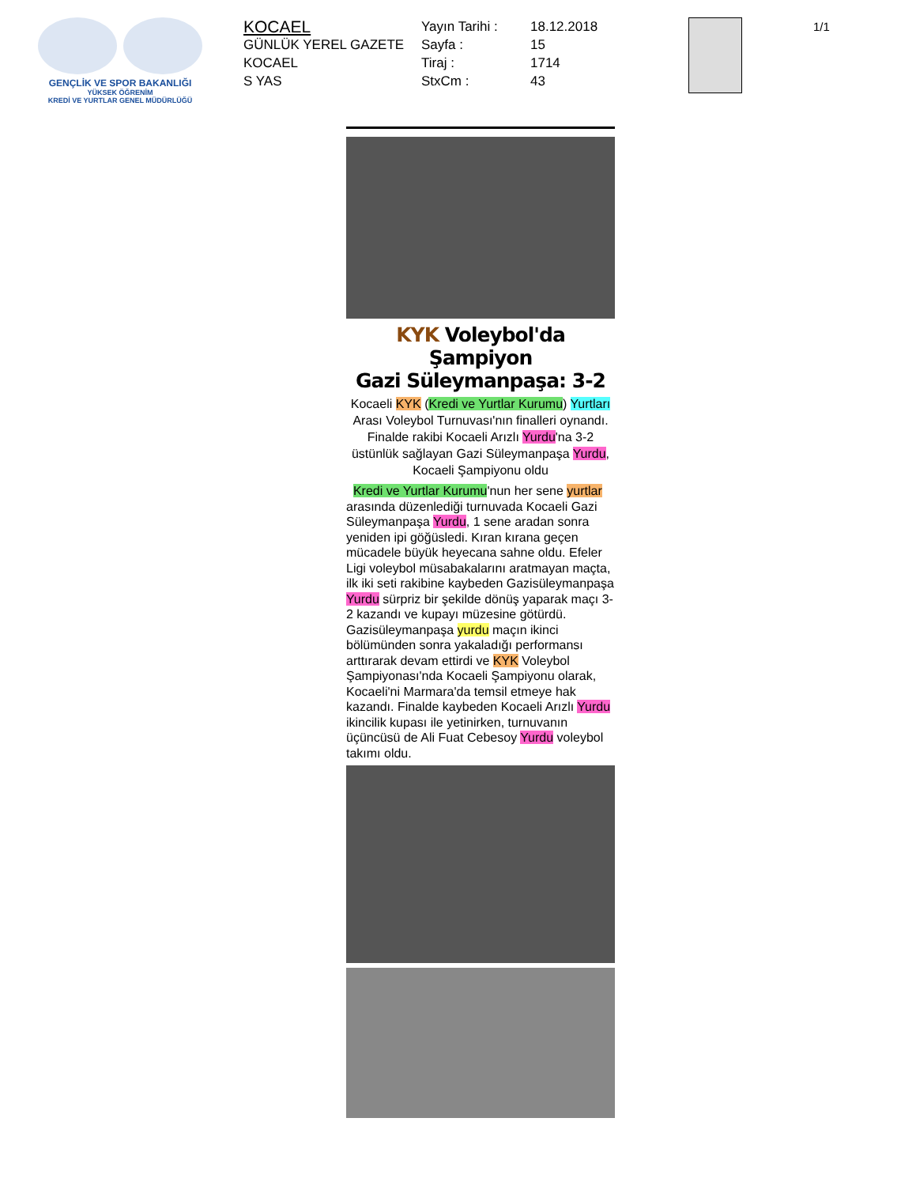GENÇLİK VE SPOR BAKANLIĞI
YÜKSEK ÖĞRENİM
KREDİ VE YURTLAR GENEL MÜDÜRLÜĞÜ
KOCAEL
GÜNLÜK YEREL GAZETE
KOCAEL
S YAS
Yayın Tarihi :
Sayfa :
Tiraj :
StxCm :
18.12.2018
15
1714
43
1/1
KYK Voleybol'da Şampiyon
Gazi Süleymanpaşa: 3-2
Kocaeli KYK (Kredi ve Yurtlar Kurumu) Yurtları Arası Voleybol Turnuvası'nın finalleri oynandı. Finalde rakibi Kocaeli Arızlı Yurdu'na 3-2 üstünlük sağlayan Gazi Süleymanpaşa Yurdu, Kocaeli Şampiyonu oldu
Kredi ve Yurtlar Kurumu'nun her sene yurtlar arasında düzenlediği turnuvada Kocaeli Gazi Süleymanpaşa Yurdu, 1 sene aradan sonra yeniden ipi göğüsledi. Kıran kırana geçen mücadele büyük heyecana sahne oldu. Efeler Ligi voleybol müsabakalarını aratmayan maçta, ilk iki seti rakibine kaybeden Gazisüleymanpaşa Yurdu sürpriz bir şekilde dönüş yaparak maçı 3-2 kazandı ve kupayı müzesine götürdü. Gazisüleymanpaşa yurdu maçın ikinci bölümünden sonra yakaladığı performansı arttırarak devam ettirdi ve KYK Voleybol Şampiyonası'nda Kocaeli Şampiyonu olarak, Kocaeli'ni Marmara'da temsil etmeye hak kazandı. Finalde kaybeden Kocaeli Arızlı Yurdu ikincilik kupası ile yetinirken, turnuvanın üçüncüsü de Ali Fuat Cebesoy Yurdu voleybol takımı oldu.